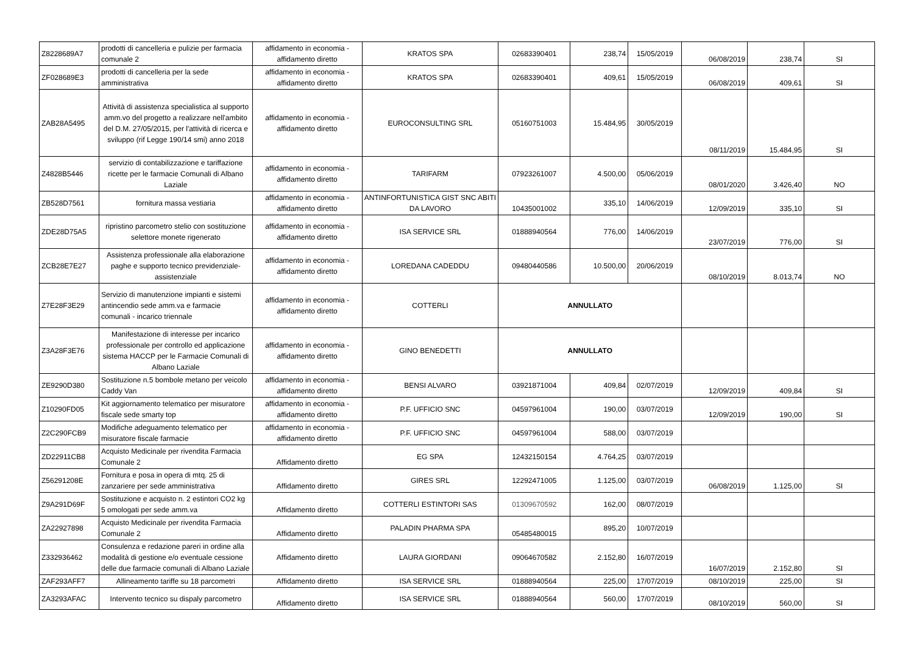| Z8228689A7 | prodotti di cancelleria e pulizie per farmacia comunale 2 | affidamento in economia - affidamento diretto | KRATOS SPA | 02683390401 | 238,74 | 15/05/2019 | 06/08/2019 | 238,74 | SI |
| ZF028689E3 | prodotti di cancelleria per la sede amministrativa | affidamento in economia - affidamento diretto | KRATOS SPA | 02683390401 | 409,61 | 15/05/2019 | 06/08/2019 | 409,61 | SI |
| ZAB28A5495 | Attività di assistenza specialistica al supporto amm.vo del progetto a realizzare nell'ambito del D.M. 27/05/2015, per l'attività di ricerca e sviluppo (rif Legge 190/14 smi) anno 2018 | affidamento in economia - affidamento diretto | EUROCONSULTING SRL | 05160751003 | 15.484,95 | 30/05/2019 | 08/11/2019 | 15.484,95 | SI |
| Z4828B5446 | servizio di contabilizzazione e tariffazione ricette per le farmacie Comunali di Albano Laziale | affidamento in economia - affidamento diretto | TARIFARM | 07923261007 | 4.500,00 | 05/06/2019 | 08/01/2020 | 3.426,40 | NO |
| ZB528D7561 | fornitura massa vestiaria | affidamento in economia - affidamento diretto | ANTINFORTUNISTICA GIST SNC ABITI DA LAVORO | 10435001002 | 335,10 | 14/06/2019 | 12/09/2019 | 335,10 | SI |
| ZDE28D75A5 | ripristino parcometro stelio con sostituzione selettore monete rigenerato | affidamento in economia - affidamento diretto | ISA SERVICE SRL | 01888940564 | 776,00 | 14/06/2019 | 23/07/2019 | 776,00 | SI |
| ZCB28E7E27 | Assistenza professionale alla elaborazione paghe e supporto tecnico previdenziale-assistenziale | affidamento in economia - affidamento diretto | LOREDANA CADEDDU | 09480440586 | 10.500,00 | 20/06/2019 | 08/10/2019 | 8.013,74 | NO |
| Z7E28F3E29 | Servizio di manutenzione impianti e sistemi antincendio sede amm.va e farmacie comunali - incarico triennale | affidamento in economia - affidamento diretto | COTTERLI | ANNULLATO | | | | | |
| Z3A28F3E76 | Manifestazione di interesse per incarico professionale per controllo ed applicazione sistema HACCP per le Farmacie Comunali di Albano Laziale | affidamento in economia - affidamento diretto | GINO BENEDETTI | ANNULLATO | | | | | |
| ZE9290D380 | Sostituzione n.5 bombole metano per veicolo Caddy Van | affidamento in economia - affidamento diretto | BENSI ALVARO | 03921871004 | 409,84 | 02/07/2019 | 12/09/2019 | 409,84 | SI |
| Z10290FD05 | Kit aggiornamento telematico per misuratore fiscale sede smarty top | affidamento in economia - affidamento diretto | P.F. UFFICIO SNC | 04597961004 | 190,00 | 03/07/2019 | 12/09/2019 | 190,00 | SI |
| Z2C290FCB9 | Modifiche adeguamento telematico per misuratore fiscale farmacie | affidamento in economia - affidamento diretto | P.F. UFFICIO SNC | 04597961004 | 588,00 | 03/07/2019 | | | |
| ZD22911CB8 | Acquisto Medicinale per rivendita Farmacia Comunale 2 | Affidamento diretto | EG SPA | 12432150154 | 4.764,25 | 03/07/2019 | | | |
| Z56291208E | Fornitura e posa in opera di mtq. 25 di zanzariere per sede amministrativa | Affidamento diretto | GIRES SRL | 12292471005 | 1.125,00 | 03/07/2019 | 06/08/2019 | 1.125,00 | SI |
| Z9A291D69F | Sostituzione e acquisto n. 2 estintori CO2 kg 5 omologati per sede amm.va | Affidamento diretto | COTTERLI ESTINTORI SAS | 01309670592 | 162,00 | 08/07/2019 | | | |
| ZA22927898 | Acquisto Medicinale per rivendita Farmacia Comunale 2 | Affidamento diretto | PALADIN PHARMA SPA | 05485480015 | 895,20 | 10/07/2019 | | | |
| Z332936462 | Consulenza e redazione pareri in ordine alla modalità di gestione e/o eventuale cessione delle due farmacie comunali di Albano Laziale | Affidamento diretto | LAURA GIORDANI | 09064670582 | 2.152,80 | 16/07/2019 | 16/07/2019 | 2.152,80 | SI |
| ZAF293AFF7 | Allineamento tariffe su 18 parcometri | Affidamento diretto | ISA SERVICE SRL | 01888940564 | 225,00 | 17/07/2019 | 08/10/2019 | 225,00 | SI |
| ZA3293AFAC | Intervento tecnico su dispaly parcometro | Affidamento diretto | ISA SERVICE SRL | 01888940564 | 560,00 | 17/07/2019 | 08/10/2019 | 560,00 | SI |